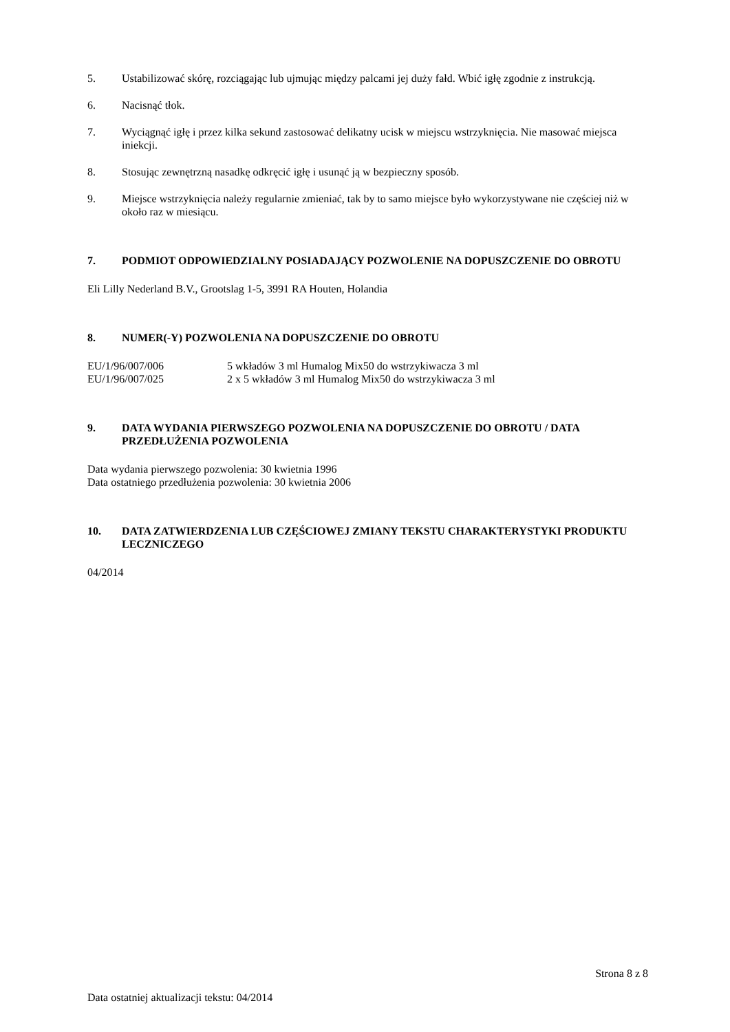5. Ustabilizować skórę, rozciągając lub ujmując między palcami jej duży fałd. Wbić igłę zgodnie z instrukcją.
6. Nacisnąć tłok.
7. Wyciągnąć igłę i przez kilka sekund zastosować delikatny ucisk w miejscu wstrzyknięcia. Nie masować miejsca iniekcji.
8. Stosując zewnętrzną nasadkę odkręcić igłę i usunąć ją w bezpieczny sposób.
9. Miejsce wstrzyknięcia należy regularnie zmieniać, tak by to samo miejsce było wykorzystywane nie częściej niż w około raz w miesiącu.
7. PODMIOT ODPOWIEDZIALNY POSIADAJĄCY POZWOLENIE NA DOPUSZCZENIE DO OBROTU
Eli Lilly Nederland B.V., Grootslag 1-5, 3991 RA Houten, Holandia
8. NUMER(-Y) POZWOLENIA NA DOPUSZCZENIE DO OBROTU
EU/1/96/007/006 5 wkładów 3 ml Humalog Mix50 do wstrzykiwacza 3 ml
EU/1/96/007/025 2 x 5 wkładów 3 ml Humalog Mix50 do wstrzykiwacza 3 ml
9. DATA WYDANIA PIERWSZEGO POZWOLENIA NA DOPUSZCZENIE DO OBROTU / DATA PRZEDŁUŻENIA POZWOLENIA
Data wydania pierwszego pozwolenia: 30 kwietnia 1996
Data ostatniego przedłużenia pozwolenia: 30 kwietnia 2006
10. DATA ZATWIERDZENIA LUB CZĘŚCIOWEJ ZMIANY TEKSTU CHARAKTERYSTYKI PRODUKTU LECZNICZEGO
04/2014
Strona 8 z 8
Data ostatniej aktualizacji tekstu: 04/2014